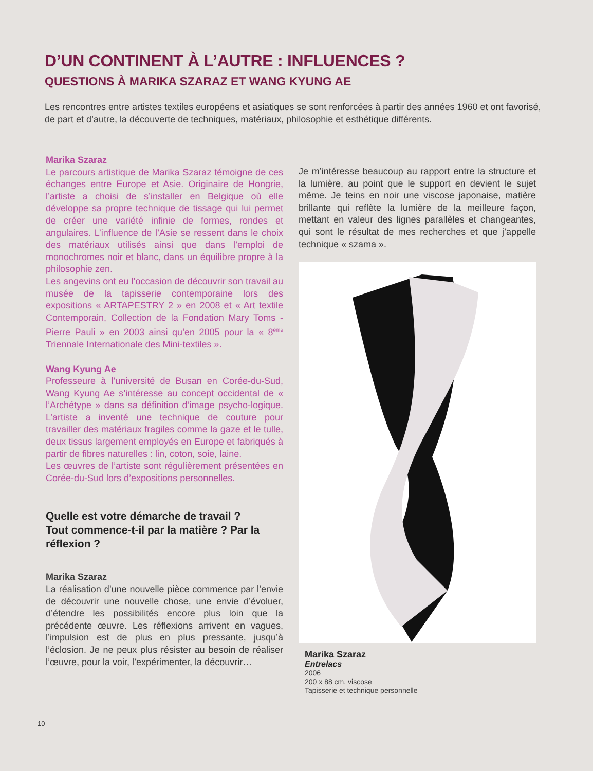D’UN CONTINENT À L’AUTRE : INFLUENCES ?
QUESTIONS À MARIKA SZARAZ ET WANG KYUNG AE
Les rencontres entre artistes textiles européens et asiatiques se sont renforcées à partir des années 1960 et ont favorisé, de part et d’autre, la découverte de techniques, matériaux, philosophie et esthétique différents.
Marika Szaraz
Le parcours artistique de Marika Szaraz témoigne de ces échanges entre Europe et Asie. Originaire de Hongrie, l’artiste a choisi de s’installer en Belgique où elle développe sa propre technique de tissage qui lui permet de créer une variété infinie de formes, rondes et angulaires. L’influence de l’Asie se ressent dans le choix des matériaux utilisés ainsi que dans l’emploi de monochromes noir et blanc, dans un équilibre propre à la philosophie zen.
Les angevins ont eu l’occasion de découvrir son travail au musée de la tapisserie contemporaine lors des expositions « ARTAPESTRY 2 » en 2008 et « Art textile Contemporain, Collection de la Fondation Mary Toms - Pierre Pauli » en 2003 ainsi qu’en 2005 pour la « 8<sup>ème</sup> Triennale Internationale des Mini-textiles ».
Wang Kyung Ae
Professeure à l’université de Busan en Corée-du-Sud, Wang Kyung Ae s’intéresse au concept occidental de « l’Archétype » dans sa définition d’image psycho-logique. L’artiste a inventé une technique de couture pour travailler des matériaux fragiles comme la gaze et le tulle, deux tissus largement employés en Europe et fabriqués à partir de fibres naturelles : lin, coton, soie, laine.
Les œuvres de l’artiste sont régulièrement présentées en Corée-du-Sud lors d’expositions personnelles.
Quelle est votre démarche de travail ?
Tout commence-t-il par la matière ? Par la réflexion ?
Marika Szaraz
La réalisation d’une nouvelle pièce commence par l’envie de découvrir une nouvelle chose, une envie d’évoluer, d’étendre les possibilités encore plus loin que la précédente œuvre. Les réflexions arrivent en vagues, l’impulsion est de plus en plus pressante, jusqu’à l’éclosion. Je ne peux plus résister au besoin de réaliser l’œuvre, pour la voir, l’expérimenter, la découvrir…
Je m’intéresse beaucoup au rapport entre la structure et la lumière, au point que le support en devient le sujet même. Je teins en noir une viscose japonaise, matière brillante qui reflète la lumière de la meilleure façon, mettant en valeur des lignes parallèles et changeantes, qui sont le résultat de mes recherches et que j’appelle technique « szama ».
Marika Szaraz
Entrelacs
2006
200 x 88 cm, viscose
Tapisserie et technique personnelle
10